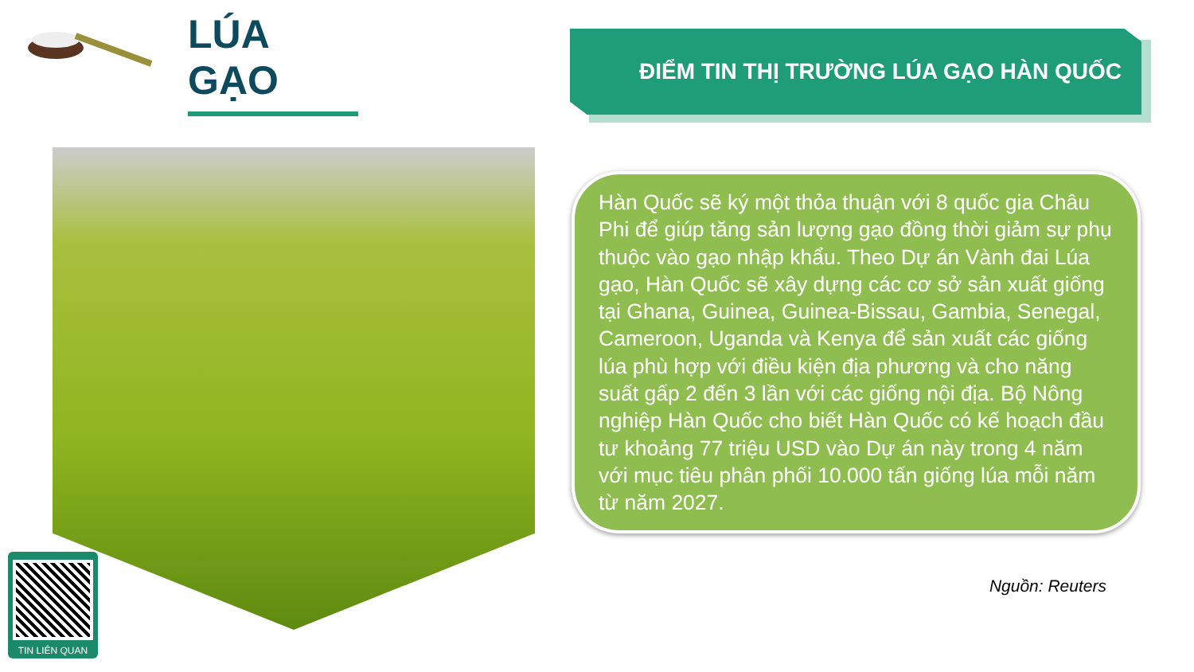LÚA GẠO ĐIỂM TIN THỊ TRƯỜNG LÚA GẠO HÀN QUỐC
Hàn Quốc sẽ ký một thỏa thuận với 8 quốc gia Châu Phi để giúp tăng sản lượng gạo đồng thời giảm sự phụ thuộc vào gạo nhập khẩu. Theo Dự án Vành đai Lúa gạo, Hàn Quốc sẽ xây dựng các cơ sở sản xuất giống tại Ghana, Guinea, Guinea-Bissau, Gambia, Senegal, Cameroon, Uganda và Kenya để sản xuất các giống lúa phù hợp với điều kiện địa phương và cho năng suất gấp 2 đến 3 lần với các giống nội địa. Bộ Nông nghiệp Hàn Quốc cho biết Hàn Quốc có kế hoạch đầu tư khoảng 77 triệu USD vào Dự án này trong 4 năm với mục tiêu phân phối 10.000 tấn giống lúa mỗi năm từ năm 2027.
Nguồn: Reuters
TIN LIÊN QUAN